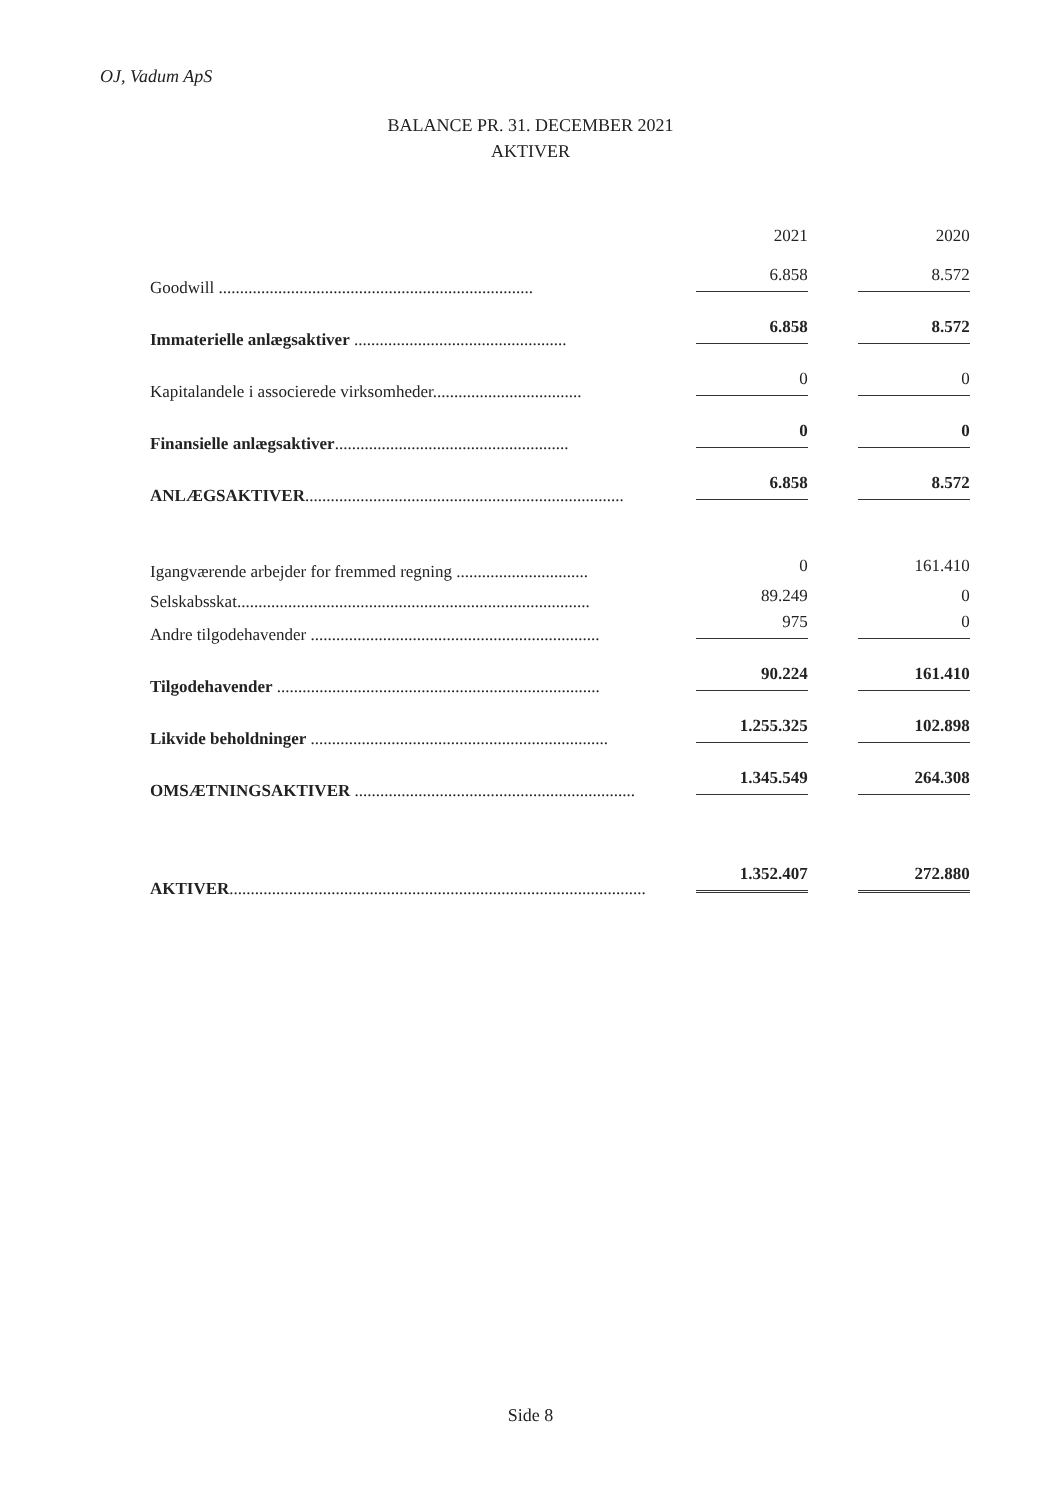OJ, Vadum ApS
BALANCE PR. 31. DECEMBER 2021
AKTIVER
| | 2021 | 2020 |
| Goodwill .......................................................................... | 6.858 | 8.572 |
| Immaterielle anlægsaktiver .................................................. | 6.858 | 8.572 |
| Kapitalandele i associerede virksomheder................................... | 0 | 0 |
| Finansielle anlægsaktiver ....................................................... | 0 | 0 |
| ANLÆGSAKTIVER ........................................................................... | 6.858 | 8.572 |
| Igangværende arbejder for fremmed regning ............................... | 0 | 161.410 |
| Selskabsskat................................................................................... | 89.249 | 0 |
| Andre tilgodehavender .................................................................... | 975 | 0 |
| Tilgodehavender ............................................................................ | 90.224 | 161.410 |
| Likvide beholdninger ...................................................................... | 1.255.325 | 102.898 |
| OMSÆTNINGSAKTIVER .................................................................. | 1.345.549 | 264.308 |
| AKTIVER .................................................................................................. | 1.352.407 | 272.880 |
Side 8